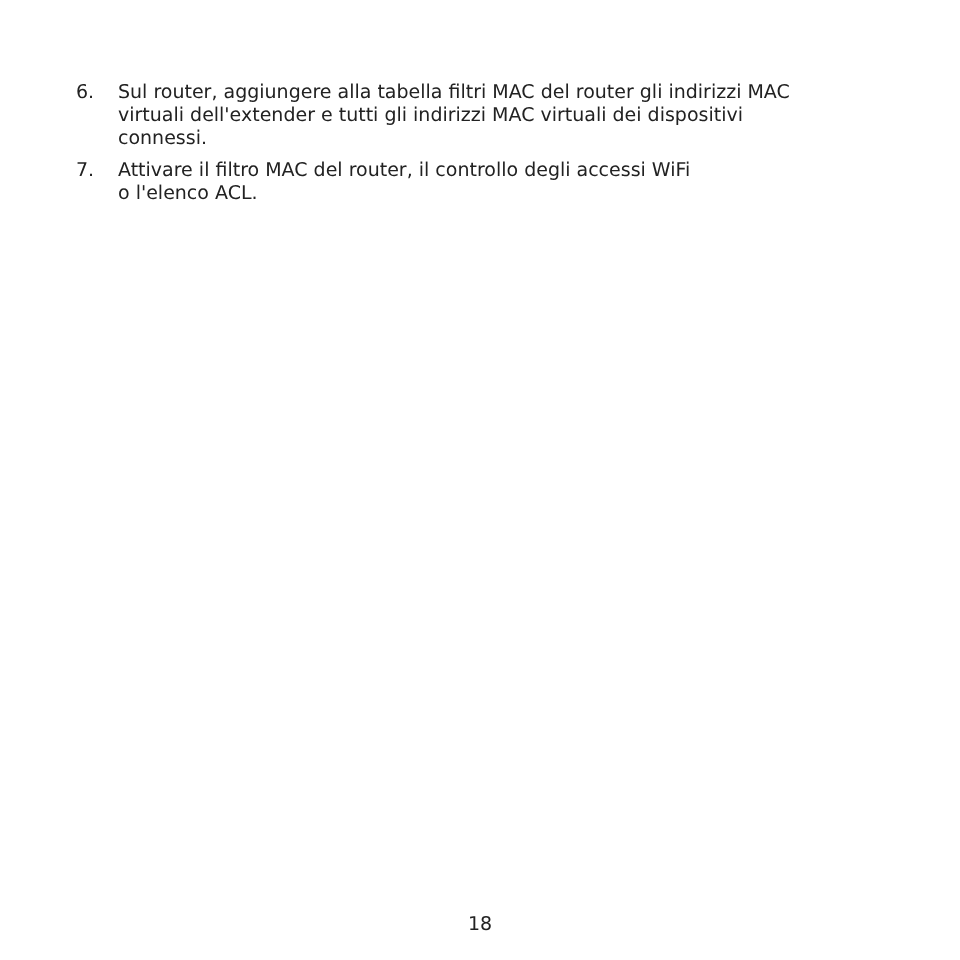6. Sul router, aggiungere alla tabella filtri MAC del router gli indirizzi MAC virtuali dell'extender e tutti gli indirizzi MAC virtuali dei dispositivi connessi.
7. Attivare il filtro MAC del router, il controllo degli accessi WiFi
o l'elenco ACL.
18